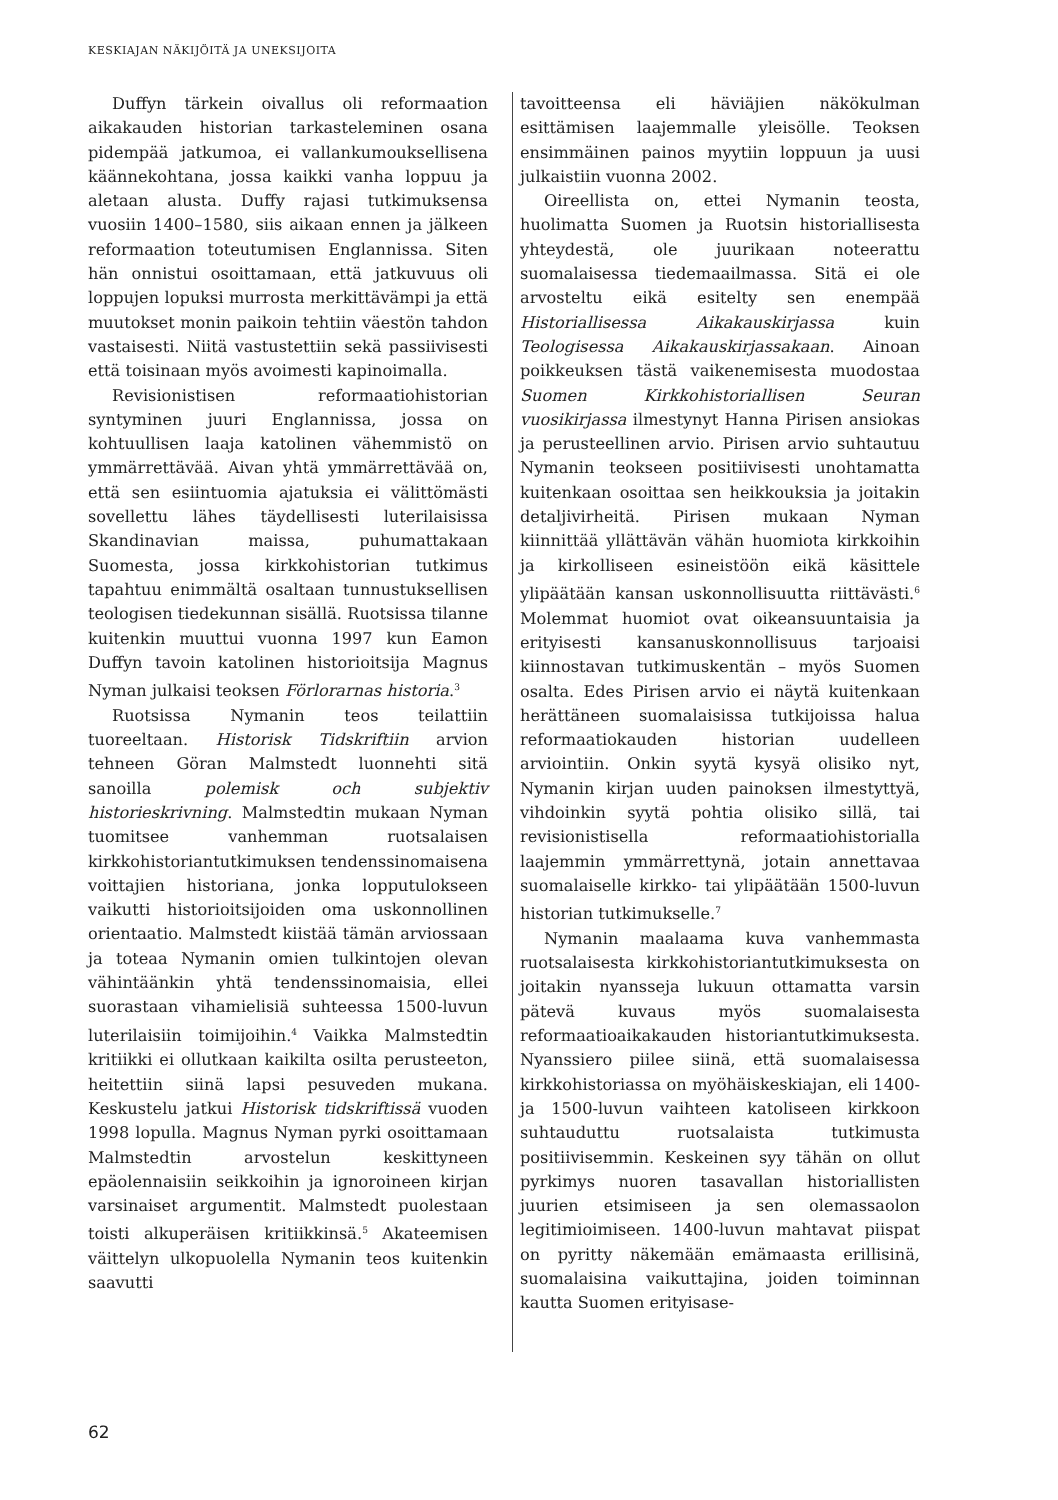KESKIAJAN NÄKIJÖITÄ JA UNEKSIJOITA
Duffyn tärkein oivallus oli reformaation aikakauden historian tarkasteleminen osana pidempää jatkumoa, ei vallankumouksellisena käännekohtana, jossa kaikki vanha loppuu ja aletaan alusta. Duffy rajasi tutkimuksensa vuosiin 1400–1580, siis aikaan ennen ja jälkeen reformaation toteutumisen Englannissa. Siten hän onnistui osoittamaan, että jatkuvuus oli loppujen lopuksi murrosta merkittävämpi ja että muutokset monin paikoin tehtiin väestön tahdon vastaisesti. Niitä vastustettiin sekä passiivisesti että toisinaan myös avoimesti kapinoimalla.
Revisionistisen reformaatiohistorian syntyminen juuri Englannissa, jossa on kohtuullisen laaja katolinen vähemmistö on ymmärrettävää. Aivan yhtä ymmärrettävää on, että sen esiintuomia ajatuksia ei välittömästi sovellettu lähes täydellisesti luterilaisissa Skandinavian maissa, puhumattakaan Suomesta, jossa kirkkohistorian tutkimus tapahtuu enimmältä osaltaan tunnustuksellisen teologisen tiedekunnan sisällä. Ruotsissa tilanne kuitenkin muuttui vuonna 1997 kun Eamon Duffyn tavoin katolinen historioitsija Magnus Nyman julkaisi teoksen Förlorarnas historia.<sup>3</sup>
Ruotsissa Nymanin teos teilattiin tuoreeltaan. Historisk Tidskriftiin arvion tehneen Göran Malmstedt luonnehti sitä sanoilla polemisk och subjektiv historieskrivning. Malmstedtin mukaan Nyman tuomitsee vanhemman ruotsalaisen kirkkohistoriantutkimuksen tendenssinomaisena voittajien historiana, jonka lopputulokseen vaikutti historioitsijoiden oma uskonnollinen orientaatio. Malmstedt kiistää tämän arviossaan ja toteaa Nymanin omien tulkintojen olevan vähintäänkin yhtä tendenssinomaisia, ellei suorastaan vihamielisiä suhteessa 1500-luvun luterilaisiin toimijoihin.<sup>4</sup> Vaikka Malmstedtin kritiikki ei ollutkaan kaikilta osilta perusteeton, heitettiin siinä lapsi pesuveden mukana. Keskustelu jatkui Historisk tidskriftissä vuoden 1998 lopulla. Magnus Nyman pyrki osoittamaan Malmstedtin arvostelun keskittyneen epäolennaisiin seikkoihin ja ignoroineen kirjan varsinaiset argumentit. Malmstedt puolestaan toisti alkuperäisen kritiikkinsä.<sup>5</sup> Akateemisen väittelyn ulkopuolella Nymanin teos kuitenkin saavutti
tavoitteensa eli häviäjien näkökulman esittämisen laajemmalle yleisölle. Teoksen ensimmäinen painos myytiin loppuun ja uusi julkaistiin vuonna 2002.
Oireellista on, ettei Nymanin teosta, huolimatta Suomen ja Ruotsin historiallisesta yhteydestä, ole juurikaan noteerattu suomalaisessa tiedemaailmassa. Sitä ei ole arvosteltu eikä esitelty sen enempää Historiallisessa Aikakauskirjassa kuin Teologisessa Aikakauskirjassakaan. Ainoan poikkeuksen tästä vaikenemisesta muodostaa Suomen Kirkkohistoriallisen Seuran vuosikirjassa ilmestynyt Hanna Pirisen ansiokas ja perusteellinen arvio. Pirisen arvio suhtautuu Nymanin teokseen positiivisesti unohtamatta kuitenkaan osoittaa sen heikkouksia ja joitakin detaljivirheitä. Pirisen mukaan Nyman kiinnittää yllättävän vähän huomiota kirkkoihin ja kirkolliseen esineistöön eikä käsittele ylipäätään kansan uskonnollisuutta riittävästi.<sup>6</sup> Molemmat huomiot ovat oikeansuuntaisia ja erityisesti kansanuskonnollisuus tarjoaisi kiinnostavan tutkimuskentän – myös Suomen osalta. Edes Pirisen arvio ei näytä kuitenkaan herättäneen suomalaisissa tutkijoissa halua reformaatiokauden historian uudelleen arviointiin. Onkin syytä kysyä olisiko nyt, Nymanin kirjan uuden painoksen ilmestyttyä, vihdoinkin syytä pohtia olisiko sillä, tai revisionistisella reformaatiohistorialla laajemmin ymmärrettynä, jotain annettavaa suomalaiselle kirkko- tai ylipäätään 1500-luvun historian tutkimukselle.<sup>7</sup>
Nymanin maalaama kuva vanhemmasta ruotsalaisesta kirkkohistoriantutkimuksesta on joitakin nyansseja lukuun ottamatta varsin pätevä kuvaus myös suomalaisesta reformaatioaikakauden historiantutkimuksesta. Nyanssiero piilee siinä, että suomalaisessa kirkkohistoriassa on myöhäiskeskiajan, eli 1400- ja 1500-luvun vaihteen katoliseen kirkkoon suhtauduttu ruotsalaista tutkimusta positiivisemmin. Keskeinen syy tähän on ollut pyrkimys nuoren tasavallan historiallisten juurien etsimiseen ja sen olemassaolon legitimioimiseen. 1400-luvun mahtavat piispat on pyritty näkemään emämaasta erillisinä, suomalaisina vaikuttajina, joiden toiminnan kautta Suomen erityisase-
62